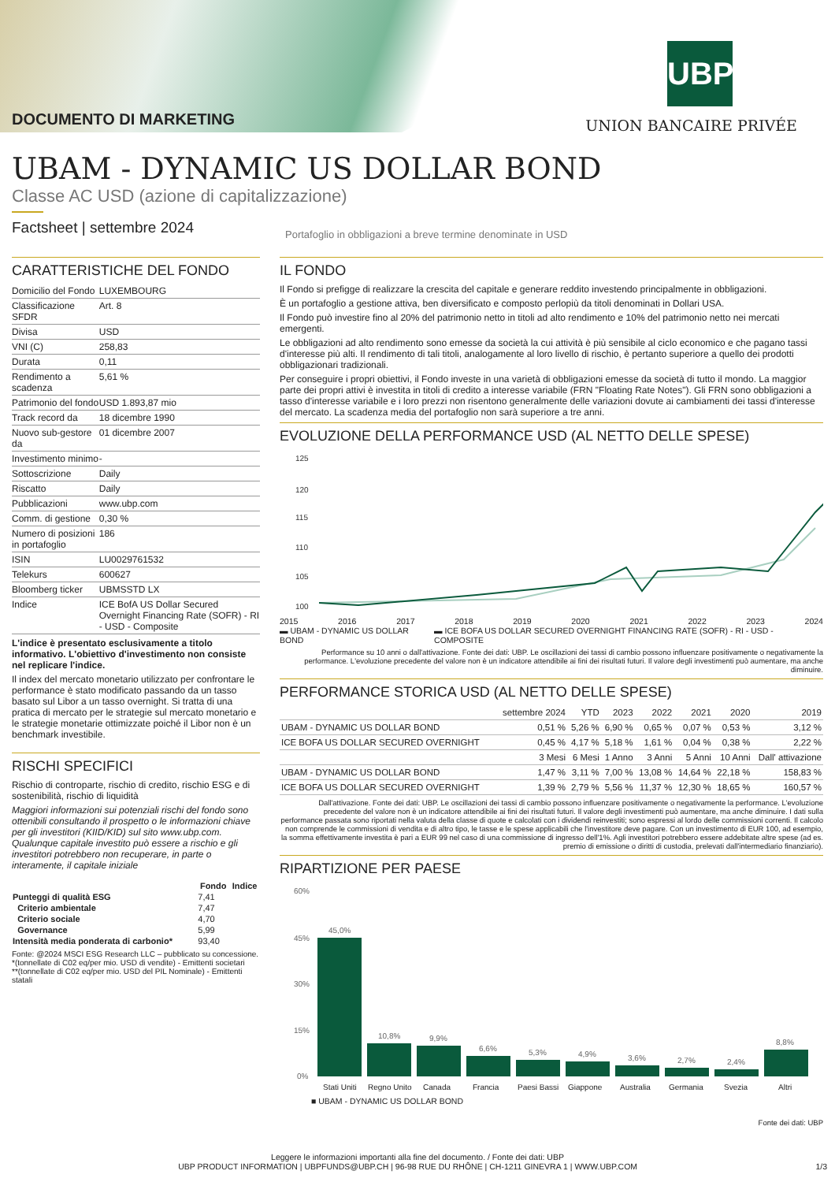DOCUMENTO DI MARKETING
UBP
UNION BANCAIRE PRIVÉE
UBAM - DYNAMIC US DOLLAR BOND
Classe AC USD (azione di capitalizzazione)
Factsheet | settembre 2024
Portafoglio in obbligazioni a breve termine denominate in USD
CARATTERISTICHE DEL FONDO
| Domicilio del Fondo | LUXEMBOURG |
| Classificazione SFDR | Art. 8 |
| Divisa | USD |
| VNI (C) | 258,83 |
| Durata | 0,11 |
| Rendimento a scadenza | 5,61 % |
| Patrimonio del fondo | USD 1.893,87 mio |
| Track record da | 18 dicembre 1990 |
| Nuovo sub-gestore da | 01 dicembre 2007 |
| Investimento minimo | - |
| Sottoscrizione | Daily |
| Riscatto | Daily |
| Pubblicazioni | www.ubp.com |
| Comm. di gestione | 0,30 % |
| Numero di posizioni in portafoglio | 186 |
| ISIN | LU0029761532 |
| Telekurs | 600627 |
| Bloomberg ticker | UBMSSTD LX |
| Indice | ICE BofA US Dollar Secured Overnight Financing Rate (SOFR) - RI - USD - Composite |
L'indice è presentato esclusivamente a titolo informativo. L'obiettivo d'investimento non consiste nel replicare l'indice.
Il index del mercato monetario utilizzato per confrontare le performance è stato modificato passando da un tasso basato sul Libor a un tasso overnight. Si tratta di una pratica di mercato per le strategie sul mercato monetario e le strategie monetarie ottimizzate poiché il Libor non è un benchmark investibile.
RISCHI SPECIFICI
Rischio di controparte, rischio di credito, rischio ESG e di sostenibilità, rischio di liquidità
Maggiori informazioni sui potenziali rischi del fondo sono ottenibili consultando il prospetto o le informazioni chiave per gli investitori (KIID/KID) sul sito www.ubp.com. Qualunque capitale investito può essere a rischio e gli investitori potrebbero non recuperare, in parte o interamente, il capitale iniziale
| | Fondo | Indice |
| --- | --- | --- |
| Punteggi di qualità ESG | 7,41 | |
| Criterio ambientale | 7,47 | |
| Criterio sociale | 4,70 | |
| Governance | 5,99 | |
| Intensità media ponderata di carbonio* | 93,40 | |
Fonte: @2024 MSCI ESG Research LLC – pubblicato su concessione.
*(tonnellate di C02 eq/per mio. USD di vendite) - Emittenti societari
**(tonnellate di C02 eq/per mio. USD del PIL Nominale) - Emittenti statali
IL FONDO
Il Fondo si prefigge di realizzare la crescita del capitale e generare reddito investendo principalmente in obbligazioni.
È un portafoglio a gestione attiva, ben diversificato e composto perlopiù da titoli denominati in Dollari USA.
Il Fondo può investire fino al 20% del patrimonio netto in titoli ad alto rendimento e 10% del patrimonio netto nei mercati emergenti.
Le obbligazioni ad alto rendimento sono emesse da società la cui attività è più sensibile al ciclo economico e che pagano tassi d'interesse più alti. Il rendimento di tali titoli, analogamente al loro livello di rischio, è pertanto superiore a quello dei prodotti obbligazionari tradizionali.
Per conseguire i propri obiettivi, il Fondo investe in una varietà di obbligazioni emesse da società di tutto il mondo. La maggior parte dei propri attivi è investita in titoli di credito a interesse variabile (FRN "Floating Rate Notes"). Gli FRN sono obbligazioni a tasso d'interesse variabile e i loro prezzi non risentono generalmente delle variazioni dovute ai cambiamenti dei tassi d'interesse del mercato. La scadenza media del portafoglio non sarà superiore a tre anni.
EVOLUZIONE DELLA PERFORMANCE USD (AL NETTO DELLE SPESE)
125
120
115
110
105
100
2015 2016 2017 2018 2019 2020 2021 2022 2023 2024
▬ UBAM - DYNAMIC US DOLLAR BOND ▬ ICE BOFA US DOLLAR SECURED OVERNIGHT FINANCING RATE (SOFR) - RI - USD - COMPOSITE
Performance su 10 anni o dall'attivazione. Fonte dei dati: UBP. Le oscillazioni dei tassi di cambio possono influenzare positivamente o negativamente la performance. L'evoluzione precedente del valore non è un indicatore attendibile ai fini dei risultati futuri. Il valore degli investimenti può aumentare, ma anche diminuire.
PERFORMANCE STORICA USD (AL NETTO DELLE SPESE)
| | settembre 2024 | YTD | 2023 | 2022 | 2021 | 2020 | 2019 |
| --- | --- | --- | --- | --- | --- | --- | --- |
| UBAM - DYNAMIC US DOLLAR BOND | 0,51 % | 5,26 % | 6,90 % | 0,65 % | 0,07 % | 0,53 % | 3,12 % |
| ICE BOFA US DOLLAR SECURED OVERNIGHT | 0,45 % | 4,17 % | 5,18 % | 1,61 % | 0,04 % | 0,38 % | 2,22 % |
| | 3 Mesi | 6 Mesi | 1 Anno | 3 Anni | 5 Anni | 10 Anni | Dall' attivazione |
| UBAM - DYNAMIC US DOLLAR BOND | 1,47 % | 3,11 % | 7,00 % | 13,08 % | 14,64 % | 22,18 % | 158,83 % |
| ICE BOFA US DOLLAR SECURED OVERNIGHT | 1,39 % | 2,79 % | 5,56 % | 11,37 % | 12,30 % | 18,65 % | 160,57 % |
Dall'attivazione. Fonte dei dati: UBP. Le oscillazioni dei tassi di cambio possono influenzare positivamente o negativamente la performance. L'evoluzione precedente del valore non è un indicatore attendibile ai fini dei risultati futuri. Il valore degli investimenti può aumentare, ma anche diminuire. I dati sulla performance passata sono riportati nella valuta della classe di quote e calcolati con i dividendi reinvestiti; sono espressi al lordo delle commissioni correnti. Il calcolo non comprende le commissioni di vendita e di altro tipo, le tasse e le spese applicabili che l'investitore deve pagare. Con un investimento di EUR 100, ad esempio, la somma effettivamente investita è pari a EUR 99 nel caso di una commissione di ingresso dell'1%. Agli investitori potrebbero essere addebitate altre spese (ad es. premio di emissione o diritti di custodia, prelevati dall'intermediario finanziario).
RIPARTIZIONE PER PAESE
60%
45%
30%
15%
0%
45,0%
10,8%
9,9%
6,6%
5,3%
4,9%
3,6%
2,7%
2,4%
8,8%
Stati Uniti
Regno Unito
Canada
Francia
Paesi Bassi
Giappone
Australia
Germania
Svezia
Altri
■ UBAM - DYNAMIC US DOLLAR BOND
Fonte dei dati: UBP
Leggere le informazioni importanti alla fine del documento. / Fonte dei dati: UBP
UBP PRODUCT INFORMATION | UBPFUNDS@UBP.CH | 96-98 RUE DU RHÔNE | CH-1211 GINEVRA 1 | WWW.UBP.COM 1/3